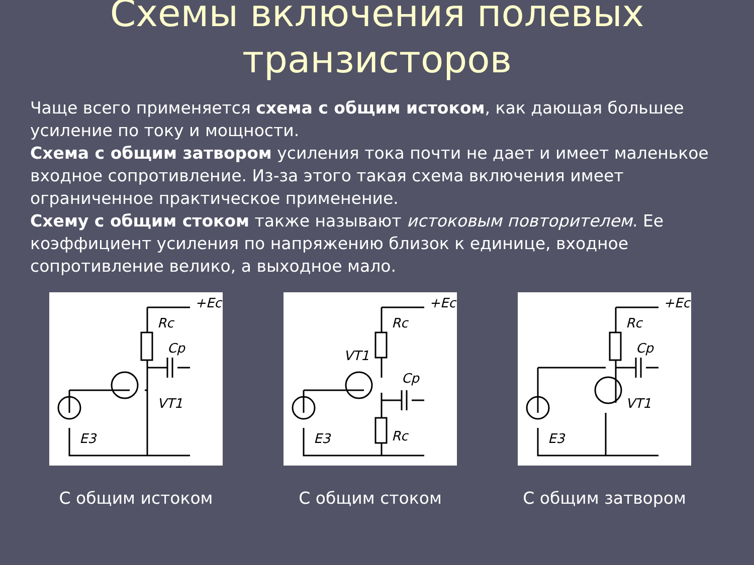Схемы включения полевых
транзисторов
Чаще всего применяется схема с общим истоком, как дающая большее усиление по току и мощности.
Схема с общим затвором усиления тока почти не дает и имеет маленькое входное сопротивление. Из-за этого такая схема включения имеет ограниченное практическое применение.
Схему с общим стоком также называют истоковым повторителем. Ее коэффициент усиления по напряжению близок к единице, входное сопротивление велико, а выходное мало.
Rc
Cp
VT1
E3
+Ec
С общим истоком
Rc
Cp
VT1
E3
Rc
+Ec
С общим стоком
Rc
Cp
VT1
E3
+Ec
С общим затвором